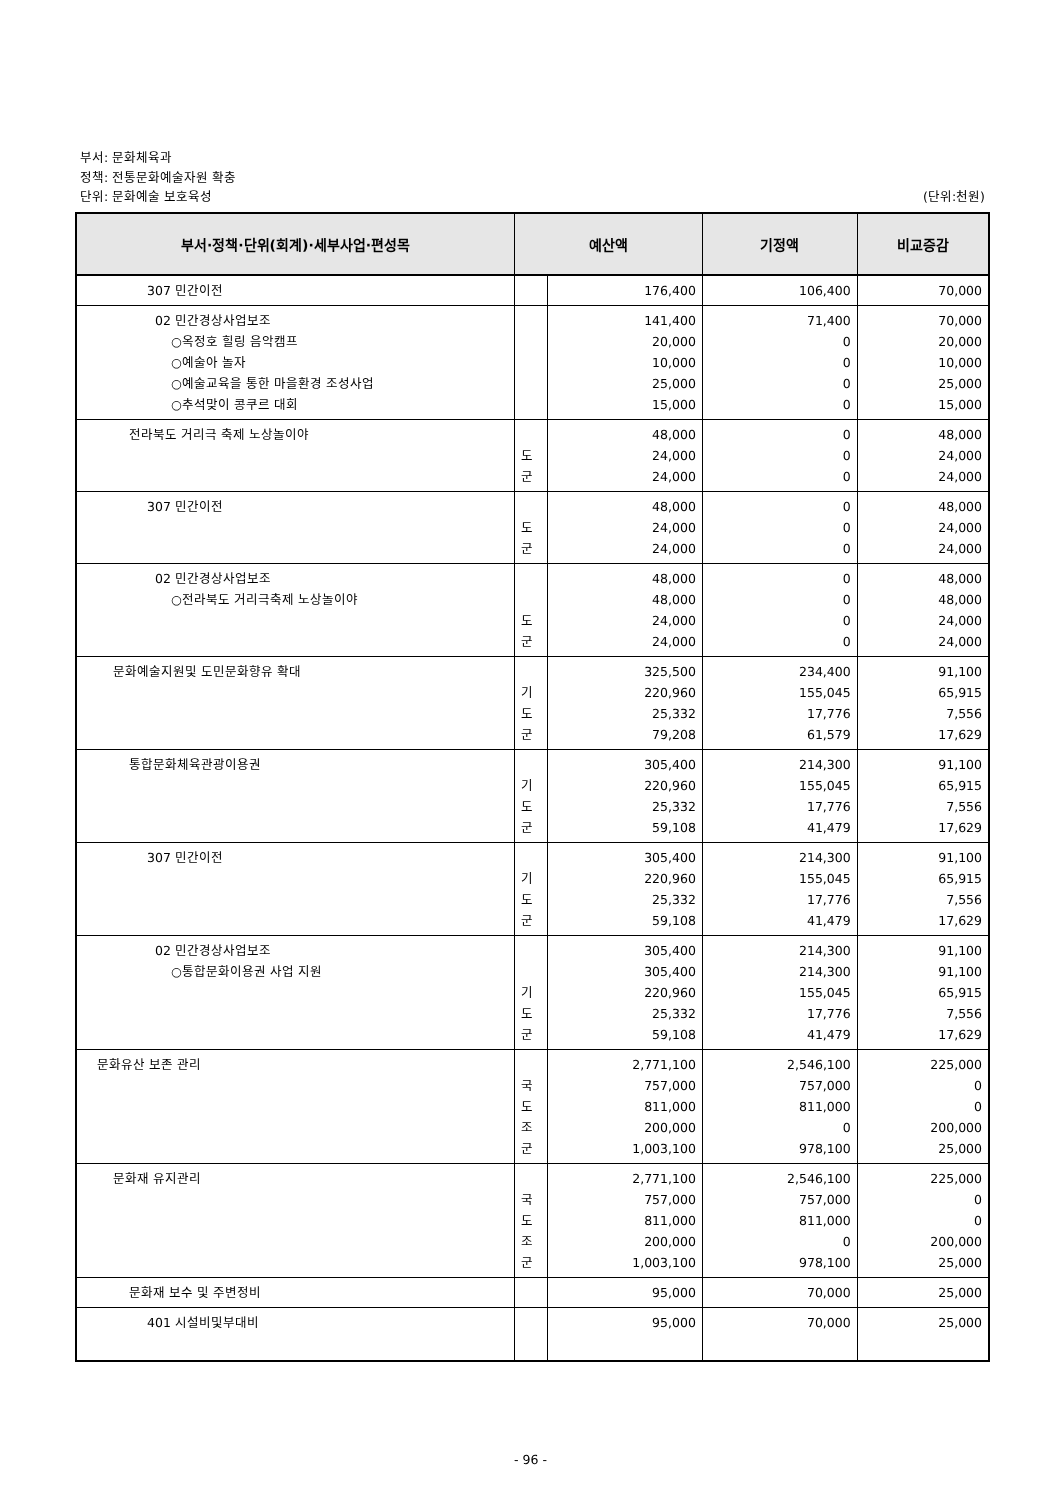부서: 문화체육과
정책: 전통문화예술자원 확충
단위: 문화예술 보호육성 (단위:천원)
| 부서·정책·단위(회계)·세부사업·편성목 | 예산액 | | 기정액 | 비교증감 |
| --- | --- | --- | --- | --- |
| 307 민간이전 | | 176,400 | 106,400 | 70,000 |
| 02 민간경상사업보조 ○옥정호 힐링 음악캠프 ○예술아 놀자 ○예술교육을 통한 마을환경 조성사업 ○추석맞이 콩쿠르 대회 | | 141,400 20,000 10,000 25,000 15,000 | 71,400 0 0 0 0 | 70,000 20,000 10,000 25,000 15,000 |
| 전라북도 거리극 축제 노상놀이야 | 도 군 | 48,000 24,000 24,000 | 0 0 0 | 48,000 24,000 24,000 |
| 307 민간이전 | 도 군 | 48,000 24,000 24,000 | 0 0 0 | 48,000 24,000 24,000 |
| 02 민간경상사업보조 ○전라북도 거리극축제 노상놀이야 | 도 군 | 48,000 48,000 24,000 24,000 | 0 0 0 0 | 48,000 48,000 24,000 24,000 |
| 문화예술지원및 도민문화향유 확대 | 기 도 군 | 325,500 220,960 25,332 79,208 | 234,400 155,045 17,776 61,579 | 91,100 65,915 7,556 17,629 |
| 통합문화체육관광이용권 | 기 도 군 | 305,400 220,960 25,332 59,108 | 214,300 155,045 17,776 41,479 | 91,100 65,915 7,556 17,629 |
| 307 민간이전 | 기 도 군 | 305,400 220,960 25,332 59,108 | 214,300 155,045 17,776 41,479 | 91,100 65,915 7,556 17,629 |
| 02 민간경상사업보조 ○통합문화이용권 사업 지원 | 기 도 군 | 305,400 305,400 220,960 25,332 59,108 | 214,300 214,300 155,045 17,776 41,479 | 91,100 91,100 65,915 7,556 17,629 |
| 문화유산 보존 관리 | 국 도 조 군 | 2,771,100 757,000 811,000 200,000 1,003,100 | 2,546,100 757,000 811,000 0 978,100 | 225,000 0 0 200,000 25,000 |
| 문화재 유지관리 | 국 도 조 군 | 2,771,100 757,000 811,000 200,000 1,003,100 | 2,546,100 757,000 811,000 0 978,100 | 225,000 0 0 200,000 25,000 |
| 문화재 보수 및 주변정비 | | 95,000 | 70,000 | 25,000 |
| 401 시설비및부대비 | | 95,000 | 70,000 | 25,000 |
- 96 -